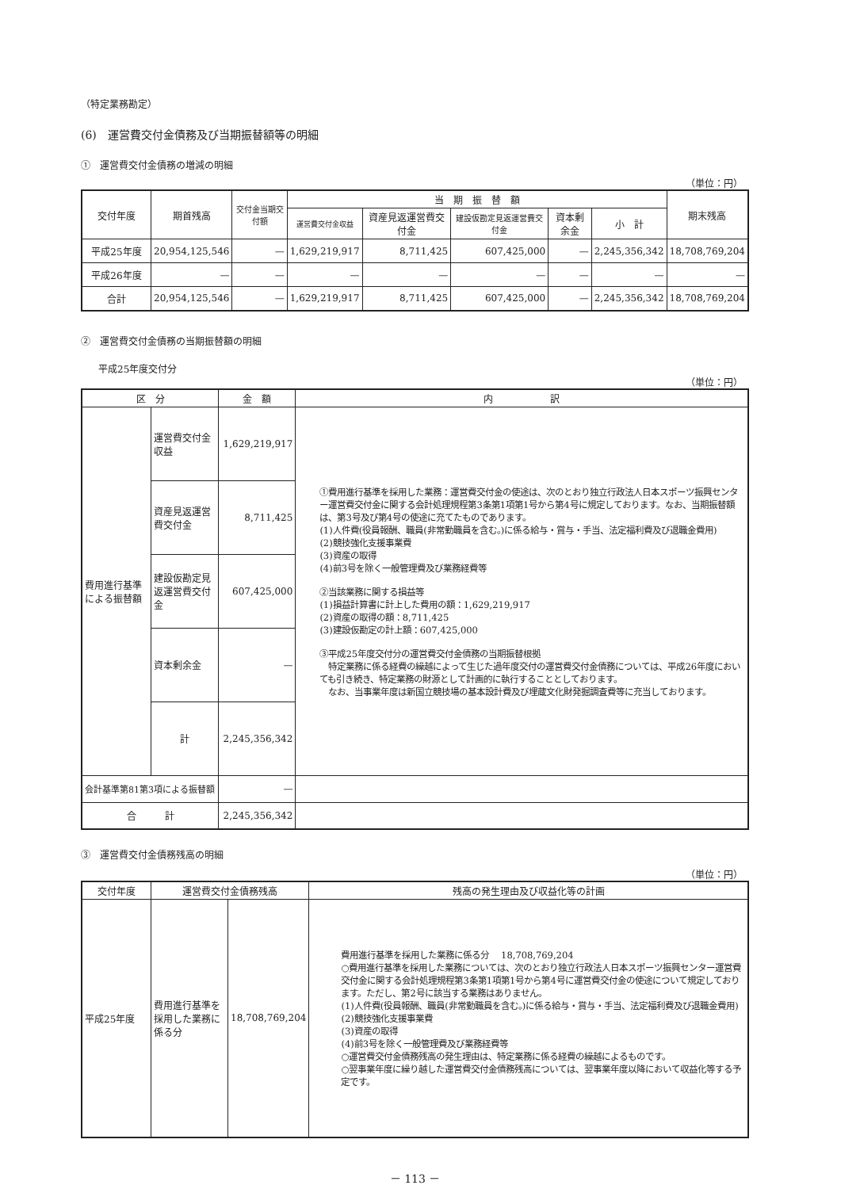（特定業務勘定）
(6)　運営費交付金債務及び当期振替額等の明細
①　運営費交付金債務の増減の明細
（単位：円）
| 交付年度 | 期首残高 | 交付金当期交付額 | 当 期 振 替 額 | | | | | 期末残高 |
| --- | --- | --- | --- | --- | --- | --- | --- | --- |
| | | | 運営費交付金収益 | 資産見返運営費交付金 | 建設仮勘定見返運営費交付金 | 資本剰余金 | 小 計 | |
| 平成25年度 | 20,954,125,546 | — | 1,629,219,917 | 8,711,425 | 607,425,000 | — | 2,245,356,342 | 18,708,769,204 |
| 平成26年度 | — | — | — | — | — | — | — | — |
| 合計 | 20,954,125,546 | — | 1,629,219,917 | 8,711,425 | 607,425,000 | — | 2,245,356,342 | 18,708,769,204 |
②　運営費交付金債務の当期振替額の明細
平成25年度交付分
（単位：円）
| 区 分 | | 金 額 | 内 訳 |
| --- | --- | --- | --- |
| 費用進行基準による振替額 | 運営費交付金収益 | 1,629,219,917 | ①費用進行基準を採用した業務：運営費交付金の使途は、次のとおり独立行政法人日本スポーツ振興センター運営費交付金に関する会計処理規程第3条第1項第1号から第4号に規定しております。なお、当期振替額は、第3号及び第4号の使途に充てたものであります。 (1)人件費(役員報酬、職員(非常勤職員を含む。)に係る給与・賞与・手当、法定福利費及び退職金費用) (2)競技強化支援事業費 (3)資産の取得 (4)前3号を除く一般管理費及び業務経費等 ②当該業務に関する損益等 (1)損益計算書に計上した費用の額：1,629,219,917 (2)資産の取得の額：8,711,425 (3)建設仮勘定の計上額：607,425,000 ③平成25年度交付分の運営費交付金債務の当期振替根拠 特定業務に係る経費の繰越によって生じた過年度交付の運営費交付金債務については、平成26年度においても引き続き、特定業務の財源として計画的に執行することとしております。 なお、当事業年度は新国立競技場の基本設計費及び埋蔵文化財発掘調査費等に充当しております。 |
| | 資産見返運営費交付金 | 8,711,425 | |
| | 建設仮勘定見返運営費交付金 | 607,425,000 | |
| | 資本剰余金 | — | |
| | 計 | 2,245,356,342 | |
| 会計基準第81第3項による振替額 | | — | |
| 合 計 | | 2,245,356,342 | |
③　運営費交付金債務残高の明細
（単位：円）
| 交付年度 | 運営費交付金債務残高 | | 残高の発生理由及び収益化等の計画 |
| --- | --- | --- | --- |
| 平成25年度 | 費用進行基準を採用した業務に係る分 | 18,708,769,204 | 費用進行基準を採用した業務に係る分 18,708,769,204 ○費用進行基準を採用した業務については、次のとおり独立行政法人日本スポーツ振興センター運営費交付金に関する会計処理規程第3条第1項第1号から第4号に運営費交付金の使途について規定しております。ただし、第2号に該当する業務はありません。 (1)人件費(役員報酬、職員(非常勤職員を含む。)に係る給与・賞与・手当、法定福利費及び退職金費用) (2)競技強化支援事業費 (3)資産の取得 (4)前3号を除く一般管理費及び業務経費等 ○運営費交付金債務残高の発生理由は、特定業務に係る経費の繰越によるものです。 ○翌事業年度に繰り越した運営費交付金債務残高については、翌事業年度以降において収益化等する予定です。 |
－ 113 －